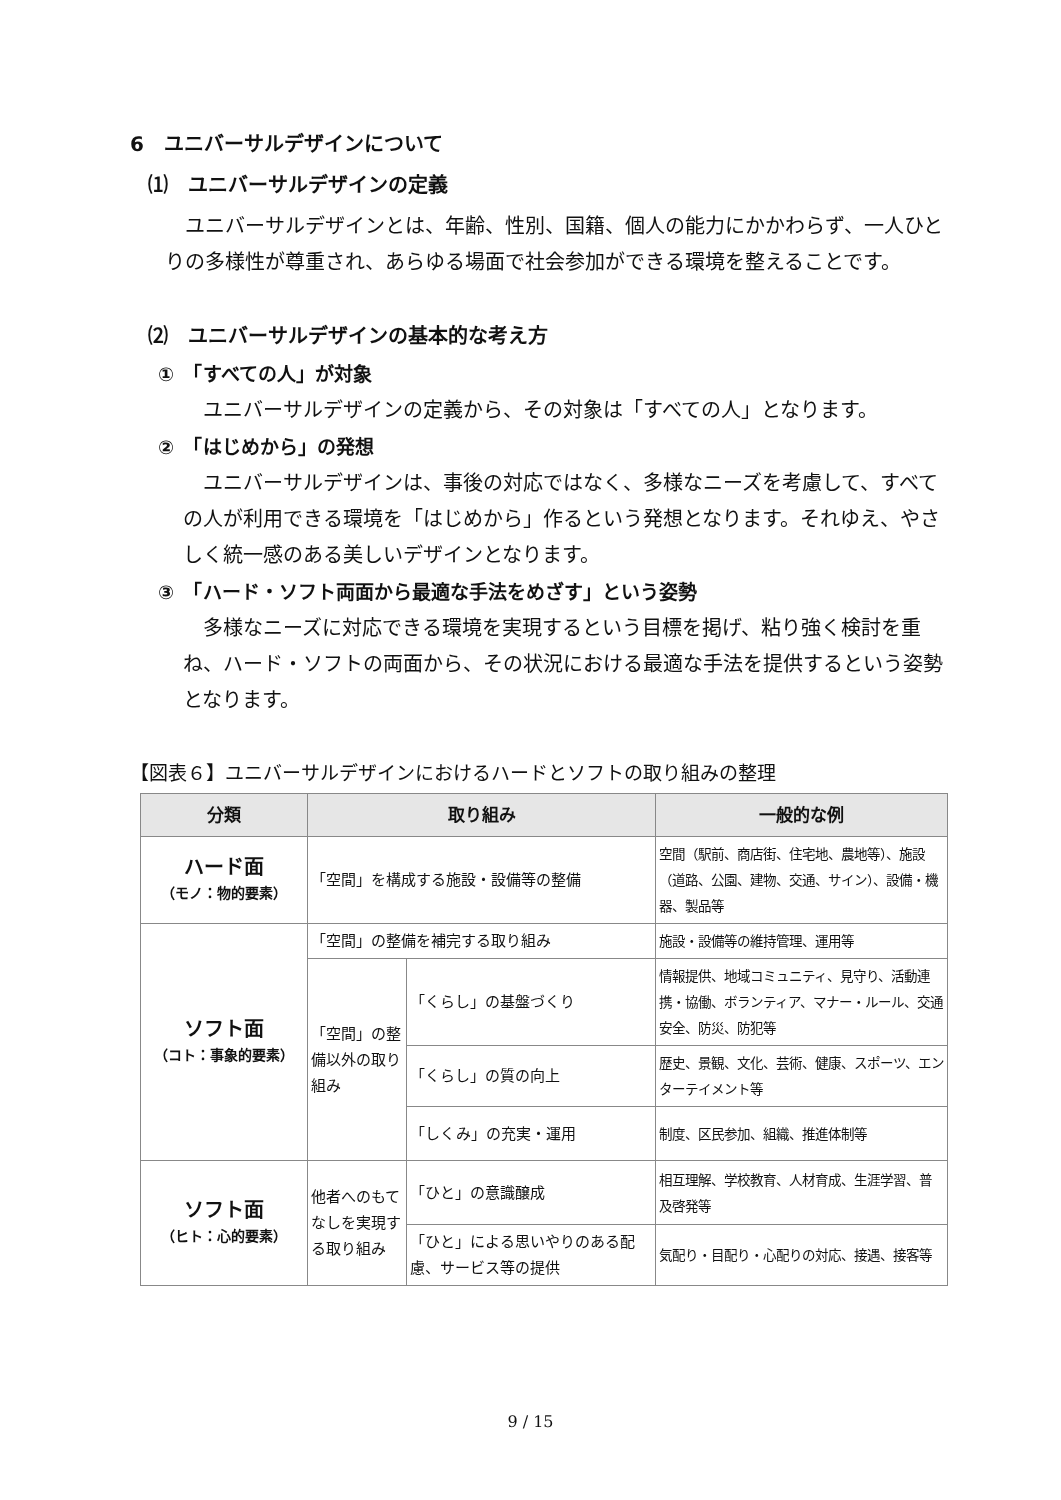6　ユニバーサルデザインについて
⑴　ユニバーサルデザインの定義
ユニバーサルデザインとは、年齢、性別、国籍、個人の能力にかかわらず、一人ひとりの多様性が尊重され、あらゆる場面で社会参加ができる環境を整えることです。
⑵　ユニバーサルデザインの基本的な考え方
①　「すべての人」が対象
ユニバーサルデザインの定義から、その対象は「すべての人」となります。
②　「はじめから」の発想
ユニバーサルデザインは、事後の対応ではなく、多様なニーズを考慮して、すべての人が利用できる環境を「はじめから」作るという発想となります。それゆえ、やさしく統一感のある美しいデザインとなります。
③　「ハード・ソフト両面から最適な手法をめざす」という姿勢
多様なニーズに対応できる環境を実現するという目標を掲げ、粘り強く検討を重ね、ハード・ソフトの両面から、その状況における最適な手法を提供するという姿勢となります。
【図表６】ユニバーサルデザインにおけるハードとソフトの取り組みの整理
| 分類 | 取り組み | | 一般的な例 |
| --- | --- | --- | --- |
| ハード面 （モノ：物的要素） | 「空間」を構成する施設・設備等の整備 | | 空間（駅前、商店街、住宅地、農地等）、施設（道路、公園、建物、交通、サイン）、設備・機器、製品等 |
| ソフト面 （コト：事象的要素） | 「空間」の整備を補完する取り組み | | 施設・設備等の維持管理、運用等 |
| | 「空間」の整備以外の取り組み | 「くらし」の基盤づくり | 情報提供、地域コミュニティ、見守り、活動連携・協働、ボランティア、マナー・ルール、交通安全、防災、防犯等 |
| | | 「くらし」の質の向上 | 歴史、景観、文化、芸術、健康、スポーツ、エンターテイメント等 |
| | | 「しくみ」の充実・運用 | 制度、区民参加、組織、推進体制等 |
| ソフト面 （ヒト：心的要素） | 他者へのもてなしを実現する取り組み | 「ひと」の意識醸成 | 相互理解、学校教育、人材育成、生涯学習、普及啓発等 |
| | | 「ひと」による思いやりのある配慮、サービス等の提供 | 気配り・目配り・心配りの対応、接遇、接客等 |
9 / 15